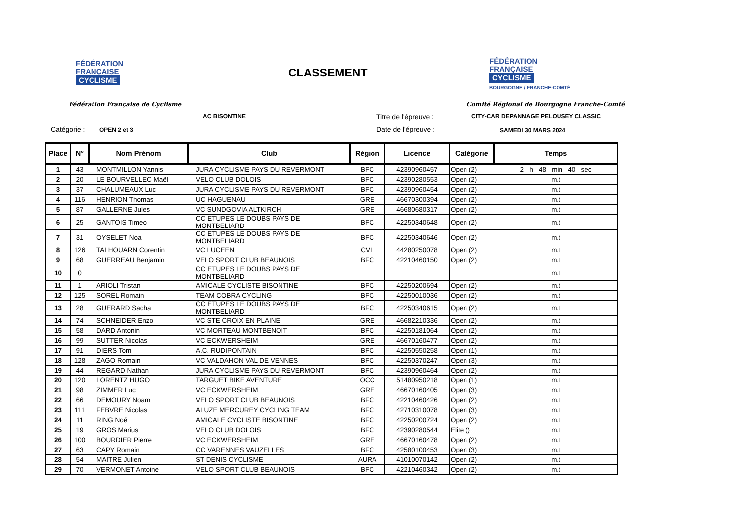FÉDÉRATION
FRANÇAISE
CYCLISME
CLASSEMENT
FÉDÉRATION
FRANÇAISE
CYCLISME
BOURGOGNE / FRANCHE-COMTÉ
Fédération Française de Cyclisme
Comité Régional de Bourgogne Franche-Comté
AC BISONTINE Titre de l'épreuve :
CITY-CAR DEPANNAGE PELOUSEY CLASSIC
Catégorie : OPEN 2 et 3 Date de l'épreuve : SAMEDI 30 MARS 2024
| Place | N° | Nom Prénom | Club | Région | Licence | Catégorie | Temps |
| --- | --- | --- | --- | --- | --- | --- | --- |
| 1 | 43 | MONTMILLON Yannis | JURA CYCLISME PAYS DU REVERMONT | BFC | 42390960457 | Open (2) | 2 h 48 min 40 sec |
| 2 | 20 | LE BOURVELLEC Maël | VELO CLUB DOLOIS | BFC | 42390280553 | Open (2) | m.t |
| 3 | 37 | CHALUMEAUX Luc | JURA CYCLISME PAYS DU REVERMONT | BFC | 42390960454 | Open (2) | m.t |
| 4 | 116 | HENRION Thomas | UC HAGUENAU | GRE | 46670300394 | Open (2) | m.t |
| 5 | 87 | GALLERNE Jules | VC SUNDGOVIA ALTKIRCH | GRE | 46680680317 | Open (2) | m.t |
| 6 | 25 | GANTOIS Timeo | CC ETUPES LE DOUBS PAYS DE MONTBELIARD | BFC | 42250340648 | Open (2) | m.t |
| 7 | 31 | OYSELET Noa | CC ETUPES LE DOUBS PAYS DE MONTBELIARD | BFC | 42250340646 | Open (2) | m.t |
| 8 | 126 | TALHOUARN Corentin | VC LUCEEN | CVL | 44280250078 | Open (2) | m.t |
| 9 | 68 | GUERREAU Benjamin | VELO SPORT CLUB BEAUNOIS | BFC | 42210460150 | Open (2) | m.t |
| 10 | 0 | | CC ETUPES LE DOUBS PAYS DE MONTBELIARD | | | | m.t |
| 11 | 1 | ARIOLI Tristan | AMICALE CYCLISTE BISONTINE | BFC | 42250200694 | Open (2) | m.t |
| 12 | 125 | SOREL Romain | TEAM COBRA CYCLING | BFC | 42250010036 | Open (2) | m.t |
| 13 | 28 | GUERARD Sacha | CC ETUPES LE DOUBS PAYS DE MONTBELIARD | BFC | 42250340615 | Open (2) | m.t |
| 14 | 74 | SCHNEIDER Enzo | VC STE CROIX EN PLAINE | GRE | 46682210336 | Open (2) | m.t |
| 15 | 58 | DARD Antonin | VC MORTEAU MONTBENOIT | BFC | 42250181064 | Open (2) | m.t |
| 16 | 99 | SUTTER Nicolas | VC ECKWERSHEIM | GRE | 46670160477 | Open (2) | m.t |
| 17 | 91 | DIERS Tom | A.C. RUDIPONTAIN | BFC | 42250550258 | Open (1) | m.t |
| 18 | 128 | ZAGO Romain | VC VALDAHON VAL DE VENNES | BFC | 42250370247 | Open (3) | m.t |
| 19 | 44 | REGARD Nathan | JURA CYCLISME PAYS DU REVERMONT | BFC | 42390960464 | Open (2) | m.t |
| 20 | 120 | LORENTZ HUGO | TARGUET BIKE AVENTURE | OCC | 51480950218 | Open (1) | m.t |
| 21 | 98 | ZIMMER Luc | VC ECKWERSHEIM | GRE | 46670160405 | Open (3) | m.t |
| 22 | 66 | DEMOURY Noam | VELO SPORT CLUB BEAUNOIS | BFC | 42210460426 | Open (2) | m.t |
| 23 | 111 | FEBVRE Nicolas | ALUZE MERCUREY CYCLING TEAM | BFC | 42710310078 | Open (3) | m.t |
| 24 | 11 | RING Noé | AMICALE CYCLISTE BISONTINE | BFC | 42250200724 | Open (2) | m.t |
| 25 | 19 | GROS Marius | VELO CLUB DOLOIS | BFC | 42390280544 | Elite () | m.t |
| 26 | 100 | BOURDIER Pierre | VC ECKWERSHEIM | GRE | 46670160478 | Open (2) | m.t |
| 27 | 63 | CAPY Romain | CC VARENNES VAUZELLES | BFC | 42580100453 | Open (3) | m.t |
| 28 | 54 | MAITRE Julien | ST DENIS CYCLISME | AURA | 41010070142 | Open (2) | m.t |
| 29 | 70 | VERMONET Antoine | VELO SPORT CLUB BEAUNOIS | BFC | 42210460342 | Open (2) | m.t |